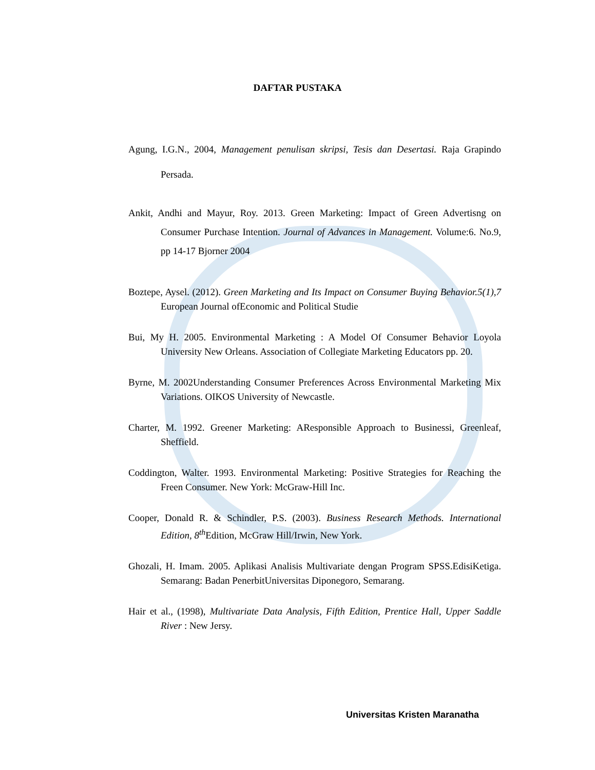DAFTAR PUSTAKA
Agung, I.G.N., 2004, Management penulisan skripsi, Tesis dan Desertasi. Raja Grapindo Persada.
Ankit, Andhi and Mayur, Roy. 2013. Green Marketing: Impact of Green Advertisng on Consumer Purchase Intention. Journal of Advances in Management. Volume:6. No.9, pp 14-17 Bjorner 2004
Boztepe, Aysel. (2012). Green Marketing and Its Impact on Consumer Buying Behavior.5(1),7 European Journal ofEconomic and Political Studie
Bui, My H. 2005. Environmental Marketing : A Model Of Consumer Behavior Loyola University New Orleans. Association of Collegiate Marketing Educators pp. 20.
Byrne, M. 2002Understanding Consumer Preferences Across Environmental Marketing Mix Variations. OIKOS University of Newcastle.
Charter, M. 1992. Greener Marketing: AResponsible Approach to Businessi, Greenleaf, Sheffield.
Coddington, Walter. 1993. Environmental Marketing: Positive Strategies for Reaching the Freen Consumer. New York: McGraw-Hill Inc.
Cooper, Donald R. & Schindler, P.S. (2003). Business Research Methods. International Edition, 8<sup>th</sup> Edition, McGraw Hill/Irwin, New York.
Ghozali, H. Imam. 2005. Aplikasi Analisis Multivariate dengan Program SPSS.EdisiKetiga. Semarang: Badan PenerbitUniversitas Diponegoro, Semarang.
Hair et al., (1998), Multivariate Data Analysis, Fifth Edition, Prentice Hall, Upper Saddle River : New Jersy.
Universitas Kristen Maranatha